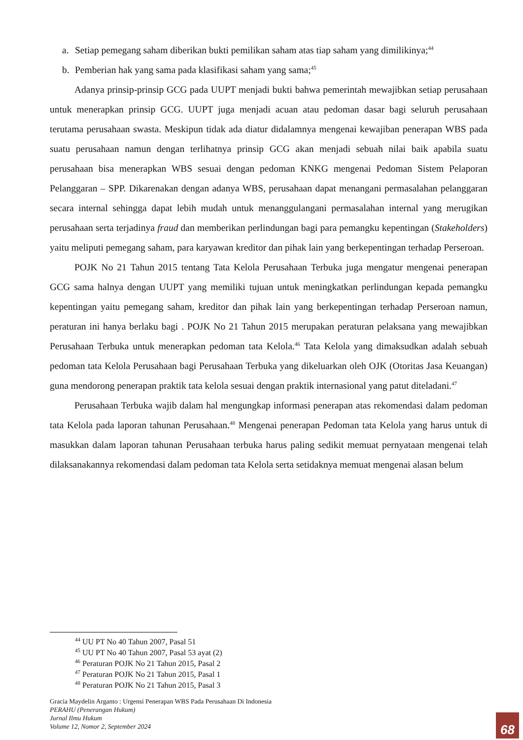a. Setiap pemegang saham diberikan bukti pemilikan saham atas tiap saham yang dimilikinya;<sup>44</sup>
b. Pemberian hak yang sama pada klasifikasi saham yang sama;<sup>45</sup>
Adanya prinsip-prinsip GCG pada UUPT menjadi bukti bahwa pemerintah mewajibkan setiap perusahaan untuk menerapkan prinsip GCG. UUPT juga menjadi acuan atau pedoman dasar bagi seluruh perusahaan terutama perusahaan swasta. Meskipun tidak ada diatur didalamnya mengenai kewajiban penerapan WBS pada suatu perusahaan namun dengan terlihatnya prinsip GCG akan menjadi sebuah nilai baik apabila suatu perusahaan bisa menerapkan WBS sesuai dengan pedoman KNKG mengenai Pedoman Sistem Pelaporan Pelanggaran – SPP. Dikarenakan dengan adanya WBS, perusahaan dapat menangani permasalahan pelanggaran secara internal sehingga dapat lebih mudah untuk menanggulangani permasalahan internal yang merugikan perusahaan serta terjadinya fraud dan memberikan perlindungan bagi para pemangku kepentingan (Stakeholders) yaitu meliputi pemegang saham, para karyawan kreditor dan pihak lain yang berkepentingan terhadap Perseroan.
POJK No 21 Tahun 2015 tentang Tata Kelola Perusahaan Terbuka juga mengatur mengenai penerapan GCG sama halnya dengan UUPT yang memiliki tujuan untuk meningkatkan perlindungan kepada pemangku kepentingan yaitu pemegang saham, kreditor dan pihak lain yang berkepentingan terhadap Perseroan namun, peraturan ini hanya berlaku bagi . POJK No 21 Tahun 2015 merupakan peraturan pelaksana yang mewajibkan Perusahaan Terbuka untuk menerapkan pedoman tata Kelola.<sup>46</sup> Tata Kelola yang dimaksudkan adalah sebuah pedoman tata Kelola Perusahaan bagi Perusahaan Terbuka yang dikeluarkan oleh OJK (Otoritas Jasa Keuangan) guna mendorong penerapan praktik tata kelola sesuai dengan praktik internasional yang patut diteladani.<sup>47</sup>
Perusahaan Terbuka wajib dalam hal mengungkap informasi penerapan atas rekomendasi dalam pedoman tata Kelola pada laporan tahunan Perusahaan.<sup>48</sup> Mengenai penerapan Pedoman tata Kelola yang harus untuk di masukkan dalam laporan tahunan Perusahaan terbuka harus paling sedikit memuat pernyataan mengenai telah dilaksanakannya rekomendasi dalam pedoman tata Kelola serta setidaknya memuat mengenai alasan belum
<sup>44</sup> UU PT No 40 Tahun 2007, Pasal 51
<sup>45</sup> UU PT No 40 Tahun 2007, Pasal 53 ayat (2)
<sup>46</sup> Peraturan POJK No 21 Tahun 2015, Pasal 2
<sup>47</sup> Peraturan POJK No 21 Tahun 2015, Pasal 1
<sup>48</sup> Peraturan POJK No 21 Tahun 2015, Pasal 3
Gracia Maydelin Arganto : Urgensi Penerapan WBS Pada Perusahaan Di Indonesia
PERAHU (Penerangan Hukum)
Jurnal Ilmu Hukum
Volume 12, Nomor 2, September 2024
68